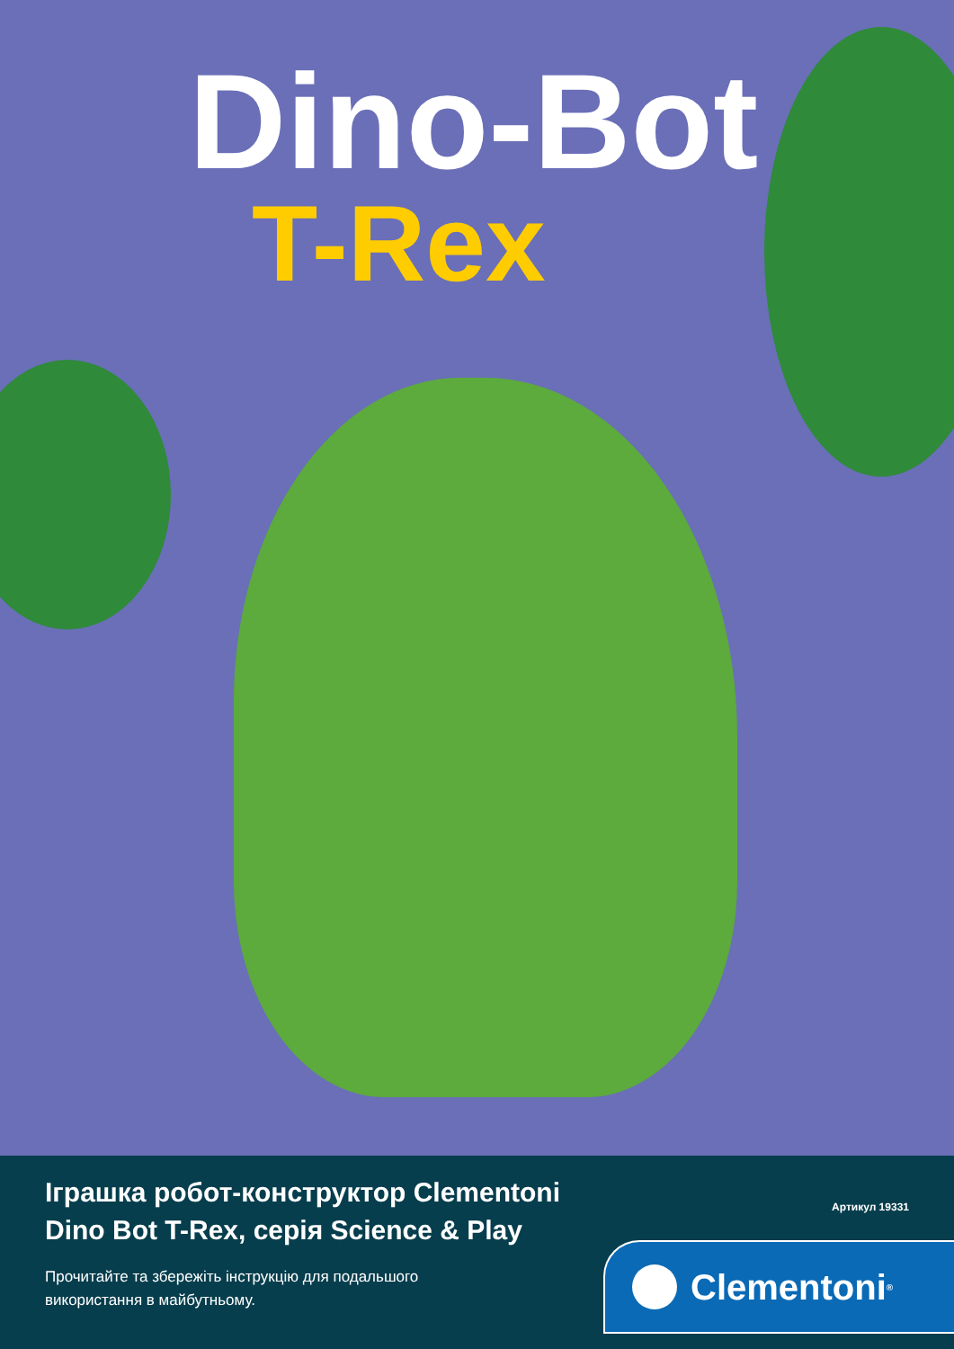Dino-Bot
T-Rex
Іграшка робот-конструктор Clementoni
Dino Bot T-Rex, серія Science & Play
Прочитайте та збережіть інструкцію для подальшого
використання в майбутньому.
Артикул 19331
Clementoni<sup>®</sup>